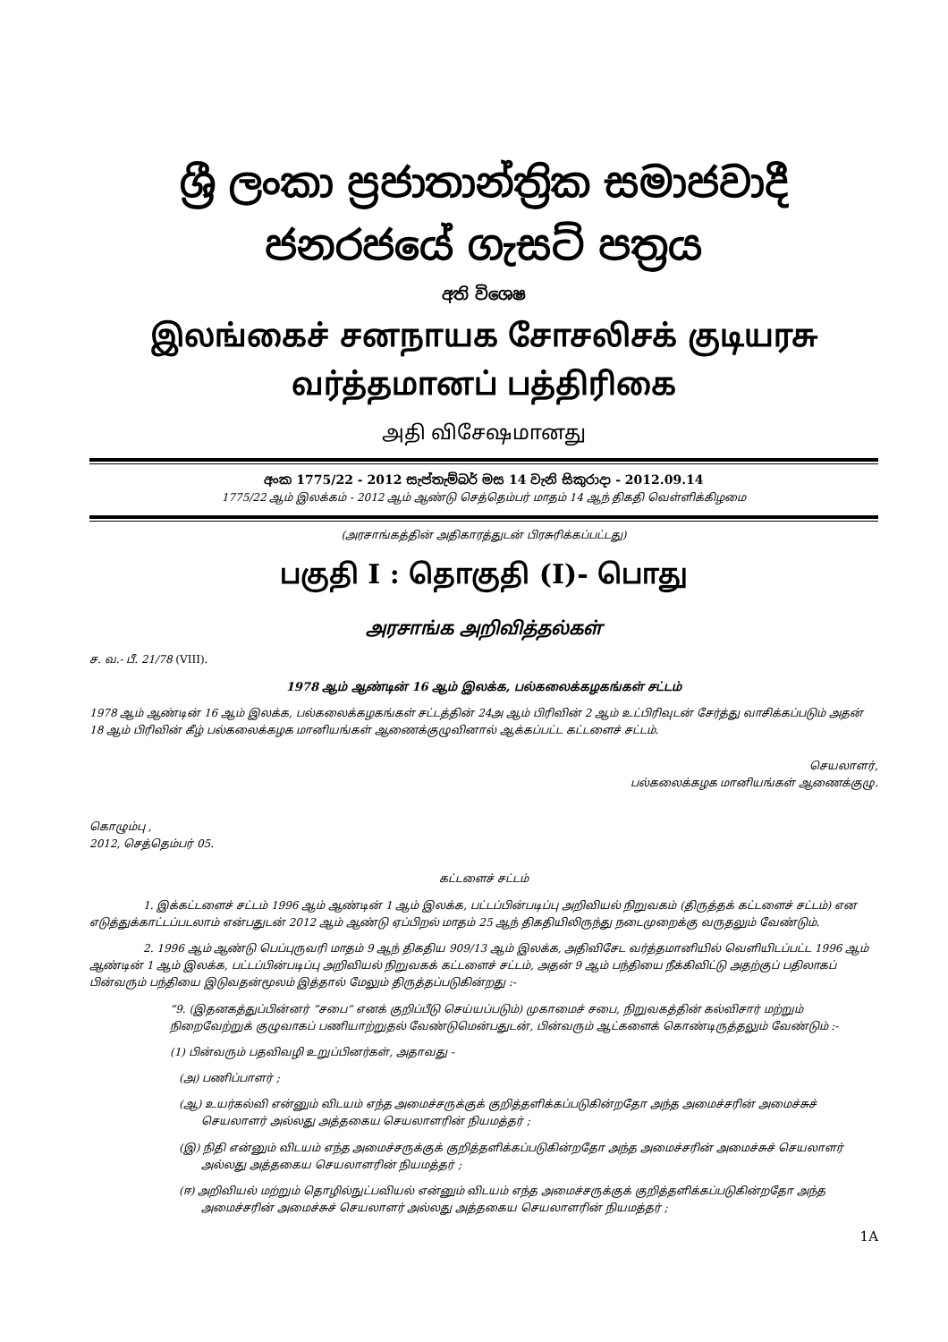ශ්‍රී ලංකා ප්‍රජාතාන්ත්‍රික සමාජවාදී ජනරජයේ ගැසට් පත්‍රය
අති විශෙෂ
இலங்கைச் சனநாயக சோசலிசக் குடியரசு வர்த்தமானப் பத்திரிகை
அதி விசேஷமானது
අංක 1775/22 - 2012 සැප්තැම්බර් මස 14 වැනි සිකුරාදා - 2012.09.14
1775/22 ஆம் இலக்கம் - 2012 ஆம் ஆண்டு செத்தெம்பர் மாதம் 14 ஆந் திகதி வெள்ளிக்கிழமை
(அரசாங்கத்தின் அதிகாரத்துடன் பிரசுரிக்கப்பட்டது)
பகுதி I : தொகுதி (I)- பொது
அரசாங்க அறிவித்தல்கள்
ச. வ.- பீ. 21/78 (VIII).
1978 ஆம் ஆண்டின் 16 ஆம் இலக்க, பல்கலைக்கழகங்கள் சட்டம்
1978 ஆம் ஆண்டின் 16 ஆம் இலக்க, பல்கலைக்கழகங்கள் சட்டத்தின் 24அ ஆம் பிரிவின் 2 ஆம் உட்பிரிவுடன் சேர்த்து வாசிக்கப்படும் அதன் 18 ஆம் பிரிவின் கீழ் பல்கலைக்கழக மானியங்கள் ஆணைக்குழுவினால் ஆக்கப்பட்ட கட்டளைச் சட்டம்.
செயலாளர்,
பல்கலைக்கழக மானியங்கள் ஆணைக்குழு.
கொழும்பு ,
2012, செத்தெம்பர் 05.
கட்டளைச் சட்டம்
1. இக்கட்டளைச் சட்டம் 1996 ஆம் ஆண்டின் 1 ஆம் இலக்க, பட்டப்பின்படிப்பு அறிவியல் நிறுவகம் (திருத்தக் கட்டளைச் சட்டம்) என எடுத்துக்காட்டப்படலாம் என்பதுடன் 2012 ஆம் ஆண்டு ஏப்பிறல் மாதம் 25 ஆந் திகதியிலிருந்து நடைமுறைக்கு வருதலும் வேண்டும்.
2. 1996 ஆம் ஆண்டு பெப்புருவரி மாதம் 9 ஆந் திகதிய 909/13 ஆம் இலக்க, அதிவிசேட வர்த்தமானியில் வெளியிடப்பட்ட 1996 ஆம் ஆண்டின் 1 ஆம் இலக்க, பட்டப்பின்படிப்பு அறிவியல் நிறுவகக் கட்டளைச் சட்டம், அதன் 9 ஆம் பந்தியை நீக்கிவிட்டு அதற்குப் பதிலாகப் பின்வரும் பந்தியை இடுவதன்மூலம் இத்தால் மேலும் திருத்தப்படுகின்றது :-
“9. (இதனகத்துப்பின்னர் “சபை” எனக் குறிப்பீடு செய்யப்படும்) முகாமைச் சபை, நிறுவகத்தின் கல்விசார் மற்றும் நிறைவேற்றுக் குழுவாகப் பணியாற்றுதல் வேண்டுமென்பதுடன், பின்வரும் ஆட்களைக் கொண்டிருத்தலும் வேண்டும் :-
(1) பின்வரும் பதவிவழி உறுப்பினர்கள், அதாவது -
(அ) பணிப்பாளர் ;
(ஆ) உயர்கல்வி என்னும் விடயம் எந்த அமைச்சருக்குக் குறித்தளிக்கப்படுகின்றதோ அந்த அமைச்சரின் அமைச்சுச் செயலாளர் அல்லது அத்தகைய செயலாளரின் நியமத்தர் ;
(இ) நிதி என்னும் விடயம் எந்த அமைச்சருக்குக் குறித்தளிக்கப்படுகின்றதோ அந்த அமைச்சரின் அமைச்சுச் செயலாளர் அல்லது அத்தகைய செயலாளரின் நியமத்தர் ;
(ஈ) அறிவியல் மற்றும் தொழில்நுட்பவியல் என்னும் விடயம் எந்த அமைச்சருக்குக் குறித்தளிக்கப்படுகின்றதோ அந்த அமைச்சரின் அமைச்சுச் செயலாளர் அல்லது அத்தகைய செயலாளரின் நியமத்தர் ;
1A